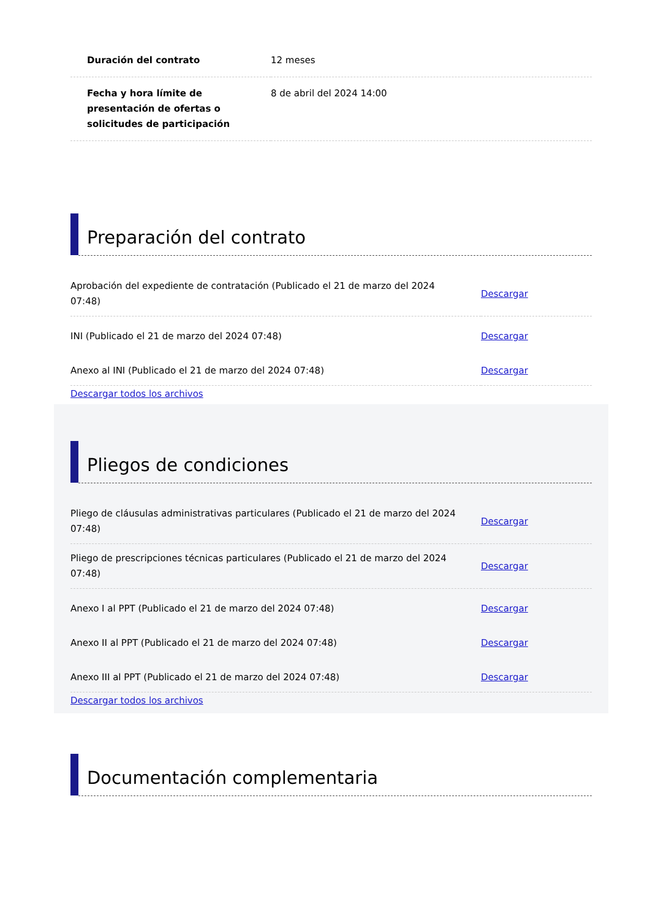| Duración del contrato | 12 meses |
| Fecha y hora límite de presentación de ofertas o solicitudes de participación | 8 de abril del 2024 14:00 |
Preparación del contrato
| Aprobación del expediente de contratación (Publicado el 21 de marzo del 2024 07:48) | Descargar |
| INI (Publicado el 21 de marzo del 2024 07:48) | Descargar |
| Anexo al INI (Publicado el 21 de marzo del 2024 07:48) | Descargar |
Descargar todos los archivos
Pliegos de condiciones
| Pliego de cláusulas administrativas particulares (Publicado el 21 de marzo del 2024 07:48) | Descargar |
| Pliego de prescripciones técnicas particulares (Publicado el 21 de marzo del 2024 07:48) | Descargar |
| Anexo I al PPT (Publicado el 21 de marzo del 2024 07:48) | Descargar |
| Anexo II al PPT (Publicado el 21 de marzo del 2024 07:48) | Descargar |
| Anexo III al PPT (Publicado el 21 de marzo del 2024 07:48) | Descargar |
Descargar todos los archivos
Documentación complementaria